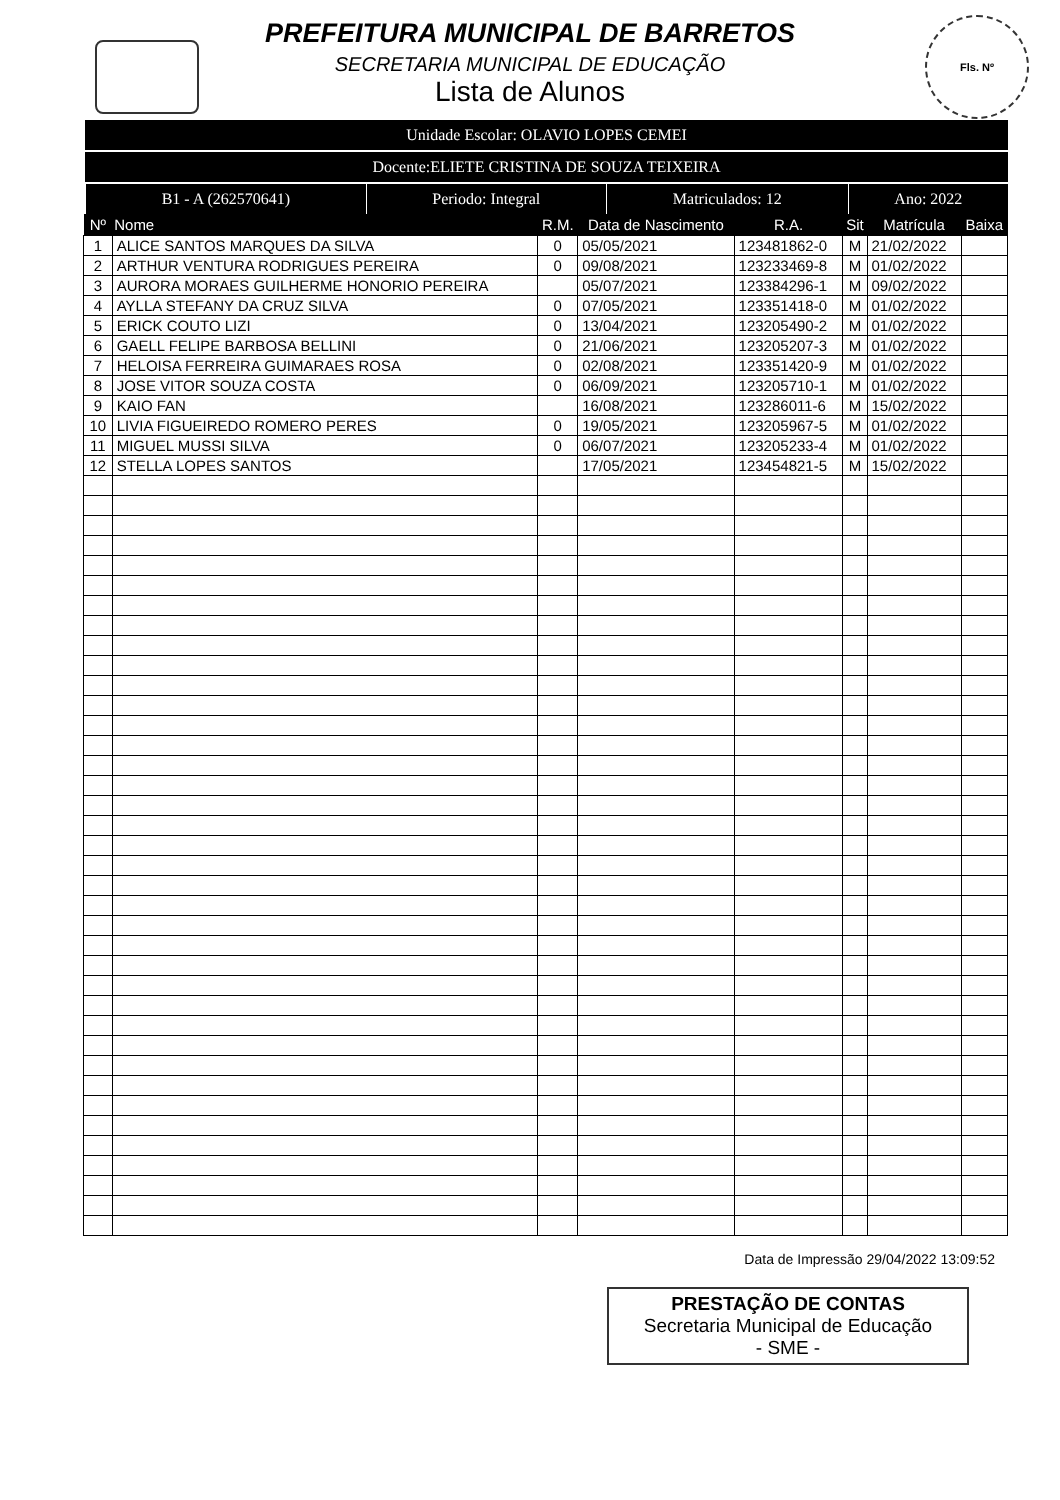Fls. Nº
PREFEITURA MUNICIPAL DE BARRETOS
SECRETARIA MUNICIPAL DE EDUCAÇÃO
Lista de Alunos
Unidade Escolar: OLAVIO LOPES CEMEI
Docente:ELIETE CRISTINA DE SOUZA TEIXEIRA
| B1 - A (262570641) | Periodo: Integral | Matriculados: 12 | Ano: 2022 |
| Nº | Nome | R.M. | Data de Nascimento | R.A. | Sit | Matrícula | Baixa |
| --- | --- | --- | --- | --- | --- | --- | --- |
| 1 | ALICE SANTOS MARQUES DA SILVA | 0 | 05/05/2021 | 123481862-0 | M | 21/02/2022 | |
| 2 | ARTHUR VENTURA RODRIGUES PEREIRA | 0 | 09/08/2021 | 123233469-8 | M | 01/02/2022 | |
| 3 | AURORA MORAES GUILHERME HONORIO PEREIRA | | 05/07/2021 | 123384296-1 | M | 09/02/2022 | |
| 4 | AYLLA STEFANY DA CRUZ SILVA | 0 | 07/05/2021 | 123351418-0 | M | 01/02/2022 | |
| 5 | ERICK COUTO LIZI | 0 | 13/04/2021 | 123205490-2 | M | 01/02/2022 | |
| 6 | GAELL FELIPE BARBOSA BELLINI | 0 | 21/06/2021 | 123205207-3 | M | 01/02/2022 | |
| 7 | HELOISA FERREIRA GUIMARAES ROSA | 0 | 02/08/2021 | 123351420-9 | M | 01/02/2022 | |
| 8 | JOSE VITOR SOUZA COSTA | 0 | 06/09/2021 | 123205710-1 | M | 01/02/2022 | |
| 9 | KAIO FAN | | 16/08/2021 | 123286011-6 | M | 15/02/2022 | |
| 10 | LIVIA FIGUEIREDO ROMERO PERES | 0 | 19/05/2021 | 123205967-5 | M | 01/02/2022 | |
| 11 | MIGUEL MUSSI SILVA | 0 | 06/07/2021 | 123205233-4 | M | 01/02/2022 | |
| 12 | STELLA LOPES SANTOS | | 17/05/2021 | 123454821-5 | M | 15/02/2022 | |
Data de Impressão 29/04/2022 13:09:52
PRESTAÇÃO DE CONTAS
Secretaria Municipal de Educação
- SME -